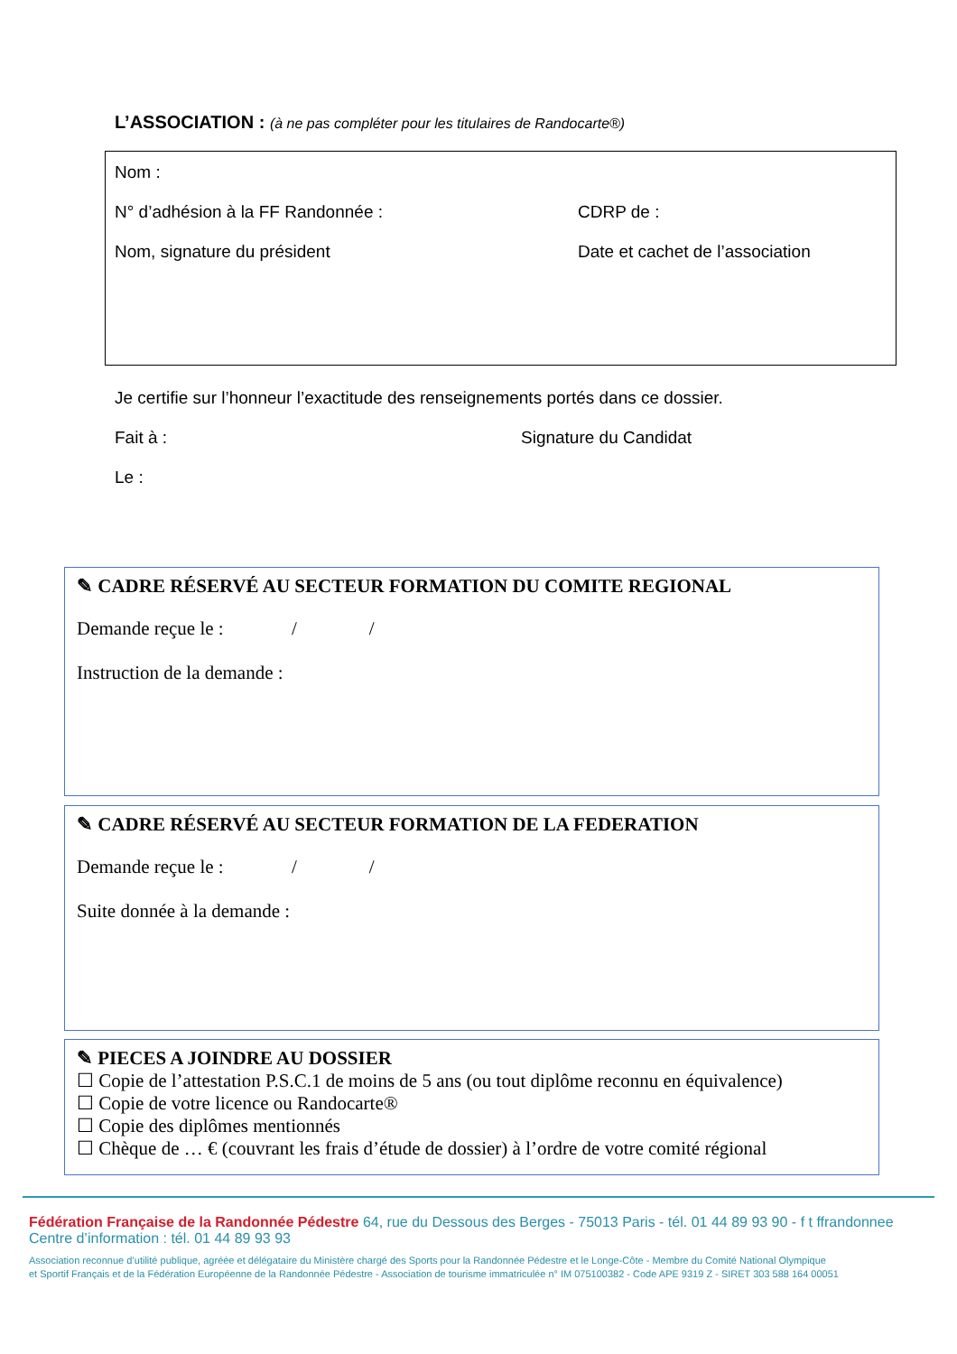L’ASSOCIATION : (à ne pas compléter pour les titulaires de Randocarte®)
Nom :
N° d’adhésion à la FF Randonnée : CDRP de :
Nom, signature du président Date et cachet de l’association
Je certifie sur l’honneur l’exactitude des renseignements portés dans ce dossier.
Fait à : Signature du Candidat
Le :
✎ CADRE RÉSERVÉ AU SECTEUR FORMATION DU COMITE REGIONAL
Demande reçue le : / /
Instruction de la demande :
✎ CADRE RÉSERVÉ AU SECTEUR FORMATION DE LA FEDERATION
Demande reçue le : / /
Suite donnée à la demande :
✎ PIECES A JOINDRE AU DOSSIER
☐ Copie de l’attestation P.S.C.1 de moins de 5 ans (ou tout diplôme reconnu en équivalence)
☐ Copie de votre licence ou Randocarte®
☐ Copie des diplômes mentionnés
☐ Chèque de … € (couvrant les frais d’étude de dossier) à l’ordre de votre comité régional
Fédération Française de la Randonnée Pédestre 64, rue du Dessous des Berges - 75013 Paris - tél. 01 44 89 93 90 - f t ffrandonnee
Centre d’information : tél. 01 44 89 93 93
Association reconnue d’utilité publique, agréée et délégataire du Ministère chargé des Sports pour la Randonnée Pédestre et le Longe-Côte - Membre du Comité National Olympique
et Sportif Français et de la Fédération Européenne de la Randonnée Pédestre - Association de tourisme immatriculée n° IM 075100382 - Code APE 9319 Z - SIRET 303 588 164 00051